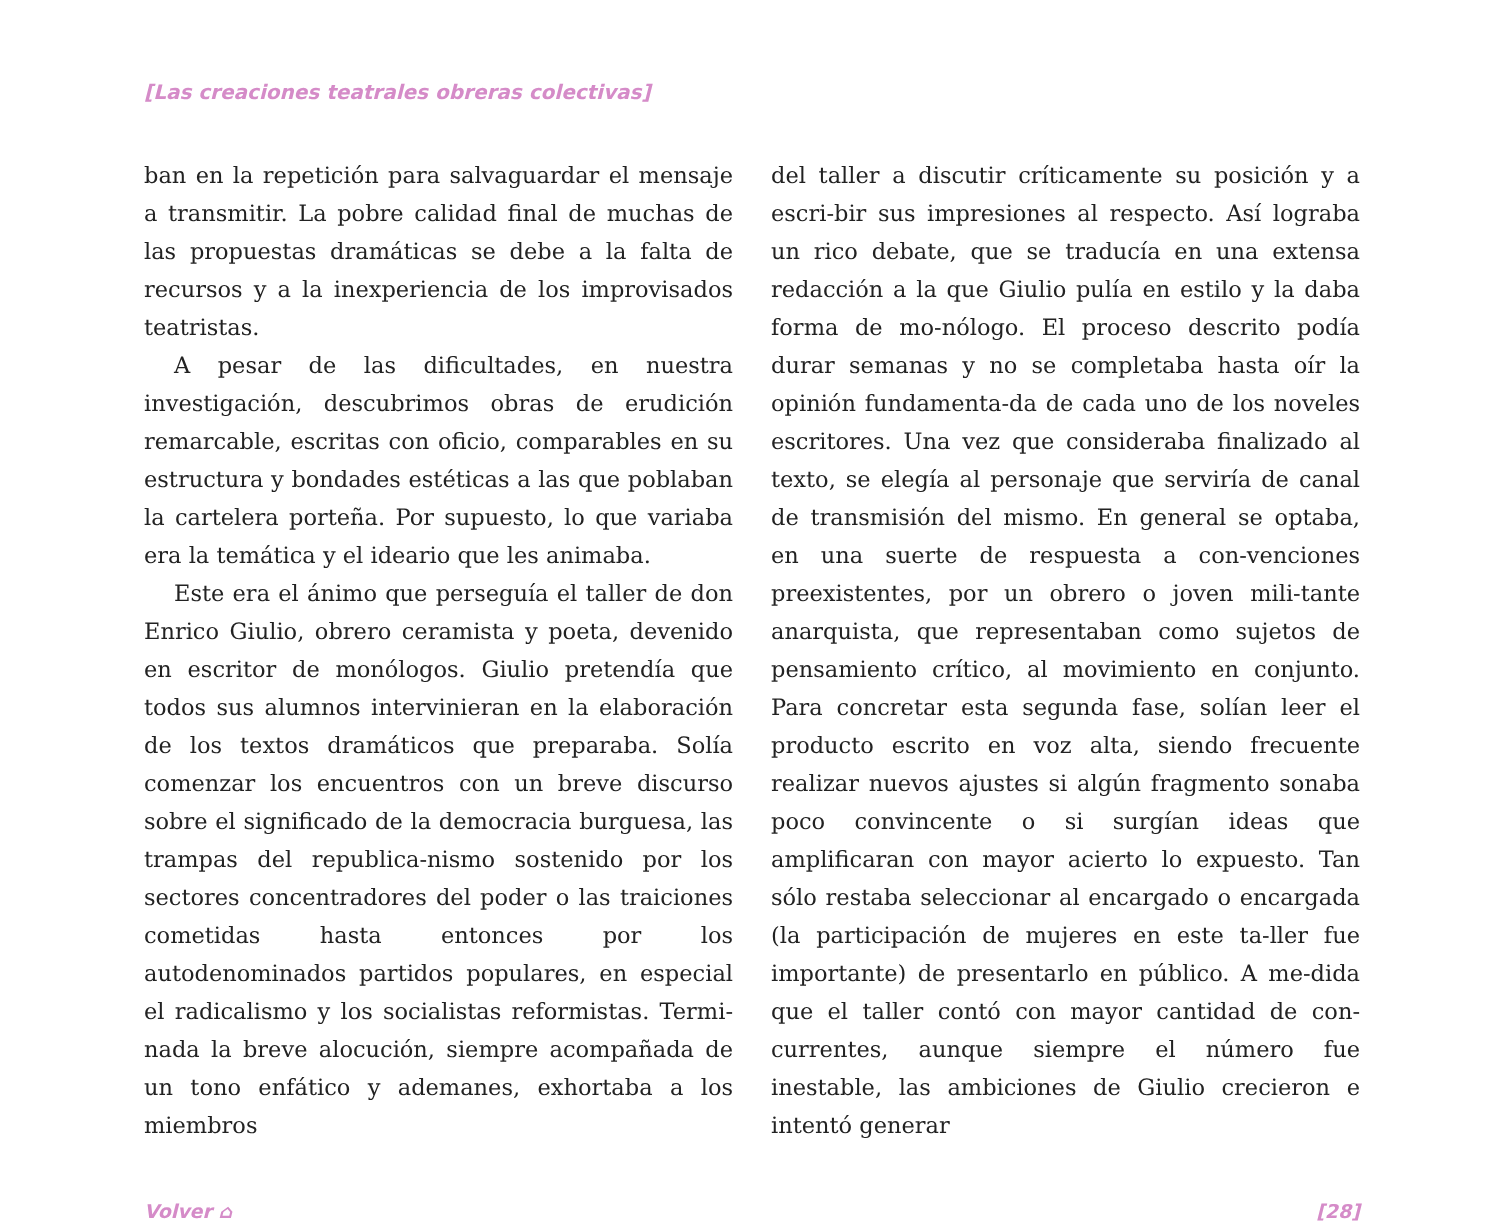[Las creaciones teatrales obreras colectivas]
ban en la repetición para salvaguardar el mensaje a transmitir. La pobre calidad final de muchas de las propuestas dramáticas se debe a la falta de recursos y a la inexperiencia de los improvisados teatristas.
A pesar de las dificultades, en nuestra investigación, descubrimos obras de erudición remarcable, escritas con oficio, comparables en su estructura y bondades estéticas a las que poblaban la cartelera porteña. Por supuesto, lo que variaba era la temática y el ideario que les animaba.
Este era el ánimo que perseguía el taller de don Enrico Giulio, obrero ceramista y poeta, devenido en escritor de monólogos. Giulio pretendía que todos sus alumnos intervinieran en la elaboración de los textos dramáticos que preparaba. Solía comenzar los encuentros con un breve discurso sobre el significado de la democracia burguesa, las trampas del republica-nismo sostenido por los sectores concentradores del poder o las traiciones cometidas hasta entonces por los autodenominados partidos populares, en especial el radicalismo y los socialistas reformistas. Termi-nada la breve alocución, siempre acompañada de un tono enfático y ademanes, exhortaba a los miembros
del taller a discutir críticamente su posición y a escri-bir sus impresiones al respecto. Así lograba un rico debate, que se traducía en una extensa redacción a la que Giulio pulía en estilo y la daba forma de mo-nólogo. El proceso descrito podía durar semanas y no se completaba hasta oír la opinión fundamenta-da de cada uno de los noveles escritores. Una vez que consideraba finalizado al texto, se elegía al personaje que serviría de canal de transmisión del mismo. En general se optaba, en una suerte de respuesta a con-venciones preexistentes, por un obrero o joven mili-tante anarquista, que representaban como sujetos de pensamiento crítico, al movimiento en conjunto. Para concretar esta segunda fase, solían leer el producto escrito en voz alta, siendo frecuente realizar nuevos ajustes si algún fragmento sonaba poco convincente o si surgían ideas que amplificaran con mayor acierto lo expuesto. Tan sólo restaba seleccionar al encargado o encargada (la participación de mujeres en este ta-ller fue importante) de presentarlo en público. A me-dida que el taller contó con mayor cantidad de con-currentes, aunque siempre el número fue inestable, las ambiciones de Giulio crecieron e intentó generar
Volver ⌂ [28]